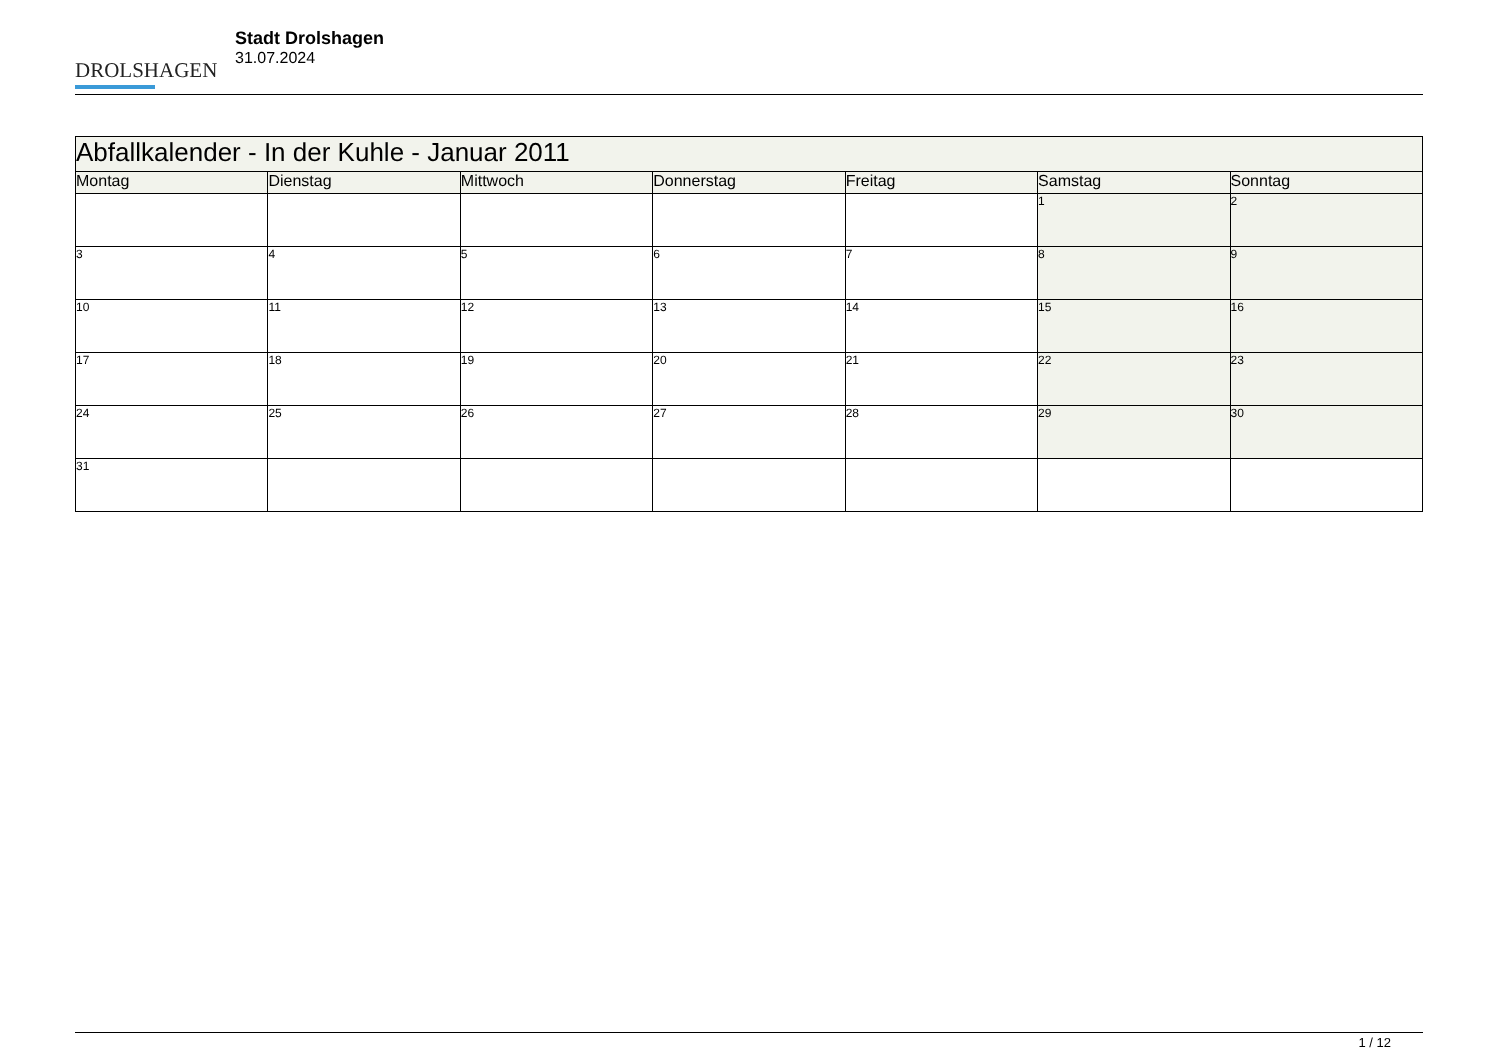DROLSHAGEN
Stadt Drolshagen
31.07.2024
| Abfallkalender - In der Kuhle - Januar 2011 | | | | | | |
| --- | --- | --- | --- | --- | --- | --- |
| Montag | Dienstag | Mittwoch | Donnerstag | Freitag | Samstag | Sonntag |
| | | | | | 1 | 2 |
| 3 | 4 | 5 | 6 | 7 | 8 | 9 |
| 10 | 11 | 12 | 13 | 14 | 15 | 16 |
| 17 | 18 | 19 | 20 | 21 | 22 | 23 |
| 24 | 25 | 26 | 27 | 28 | 29 | 30 |
| 31 | | | | | | |
1 / 12